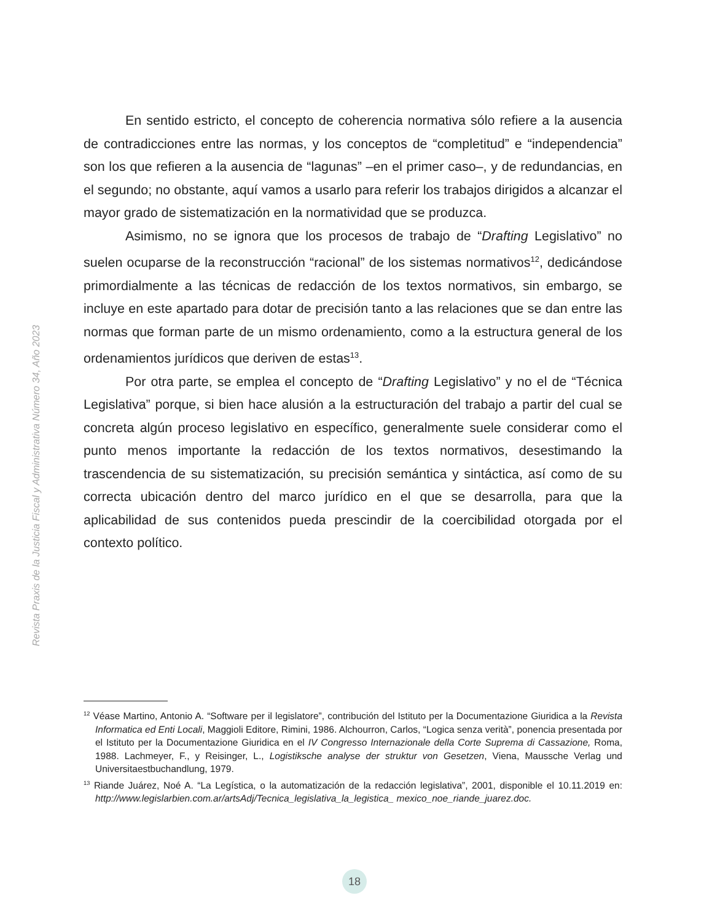Revista Praxis de la Justicia Fiscal y Administrativa Número 34, Año 2023
En sentido estricto, el concepto de coherencia normativa sólo refiere a la ausencia de contradicciones entre las normas, y los conceptos de “completitud” e “independencia” son los que refieren a la ausencia de “lagunas” –en el primer caso–, y de redundancias, en el segundo; no obstante, aquí vamos a usarlo para referir los trabajos dirigidos a alcanzar el mayor grado de sistematización en la normatividad que se produzca.
Asimismo, no se ignora que los procesos de trabajo de “Drafting Legislativo” no suelen ocuparse de la reconstrucción “racional” de los sistemas normativos<sup>12</sup>, dedicándose primordialmente a las técnicas de redacción de los textos normativos, sin embargo, se incluye en este apartado para dotar de precisión tanto a las relaciones que se dan entre las normas que forman parte de un mismo ordenamiento, como a la estructura general de los ordenamientos jurídicos que deriven de estas<sup>13</sup>.
Por otra parte, se emplea el concepto de “Drafting Legislativo” y no el de “Técnica Legislativa” porque, si bien hace alusión a la estructuración del trabajo a partir del cual se concreta algún proceso legislativo en específico, generalmente suele considerar como el punto menos importante la redacción de los textos normativos, desestimando la trascendencia de su sistematización, su precisión semántica y sintáctica, así como de su correcta ubicación dentro del marco jurídico en el que se desarrolla, para que la aplicabilidad de sus contenidos pueda prescindir de la coercibilidad otorgada por el contexto político.
<sup>12</sup> Véase Martino, Antonio A. “Software per il legislatore”, contribución del Istituto per la Documentazione Giuridica a la Revista Informatica ed Enti Locali, Maggioli Editore, Rimini, 1986. Alchourron, Carlos, “Logica senza verità”, ponencia presentada por el Istituto per la Documentazione Giuridica en el IV Congresso Internazionale della Corte Suprema di Cassazione, Roma, 1988. Lachmeyer, F., y Reisinger, L., Logistiksche analyse der struktur von Gesetzen, Viena, Maussche Verlag und Universitaestbuchandlung, 1979.
<sup>13</sup> Riande Juárez, Noé A. “La Legística, o la automatización de la redacción legislativa”, 2001, disponible el 10.11.2019 en: http://www.legislarbien.com.ar/artsAdj/Tecnica_legislativa_la_legistica_ mexico_noe_riande_juarez.doc.
18